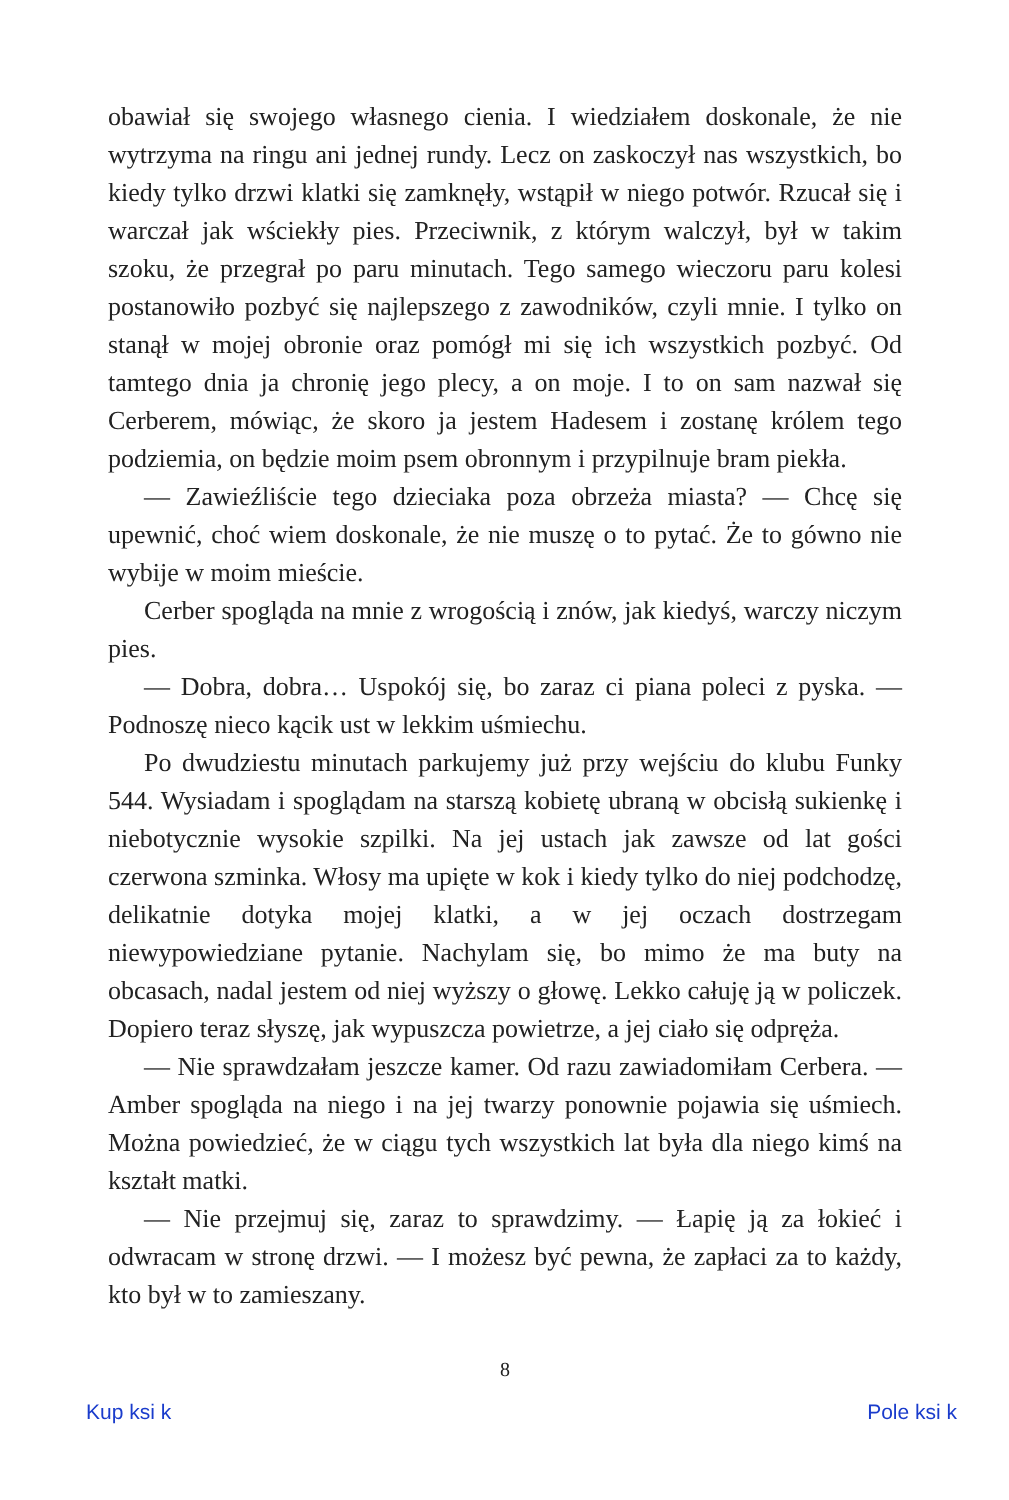obawiał się swojego własnego cienia. I wiedziałem doskonale, że nie wytrzyma na ringu ani jednej rundy. Lecz on zaskoczył nas wszystkich, bo kiedy tylko drzwi klatki się zamknęły, wstąpił w niego potwór. Rzucał się i warczał jak wściekły pies. Przeciwnik, z którym walczył, był w takim szoku, że przegrał po paru minutach. Tego samego wieczoru paru kolesi postanowiło pozbyć się najlepszego z zawodników, czyli mnie. I tylko on stanął w mojej obronie oraz pomógł mi się ich wszystkich pozbyć. Od tamtego dnia ja chronię jego plecy, a on moje. I to on sam nazwał się Cerberem, mówiąc, że skoro ja jestem Hadesem i zostanę królem tego podziemia, on będzie moim psem obronnym i przypilnuje bram piekła.
— Zawieźliście tego dzieciaka poza obrzeża miasta? — Chcę się upewnić, choć wiem doskonale, że nie muszę o to pytać. Że to gówno nie wybije w moim mieście.
Cerber spogląda na mnie z wrogością i znów, jak kiedyś, warczy niczym pies.
— Dobra, dobra… Uspokój się, bo zaraz ci piana poleci z pyska. — Podnoszę nieco kącik ust w lekkim uśmiechu.
Po dwudziestu minutach parkujemy już przy wejściu do klubu Funky 544. Wysiadam i spoglądam na starszą kobietę ubraną w obcisłą sukienkę i niebotycznie wysokie szpilki. Na jej ustach jak zawsze od lat gości czerwona szminka. Włosy ma upięte w kok i kiedy tylko do niej podchodzę, delikatnie dotyka mojej klatki, a w jej oczach dostrzegam niewypowiedziane pytanie. Nachylam się, bo mimo że ma buty na obcasach, nadal jestem od niej wyższy o głowę. Lekko całuję ją w policzek. Dopiero teraz słyszę, jak wypuszcza powietrze, a jej ciało się odpręża.
— Nie sprawdzałam jeszcze kamer. Od razu zawiadomiłam Cerbera. — Amber spogląda na niego i na jej twarzy ponownie pojawia się uśmiech. Można powiedzieć, że w ciągu tych wszystkich lat była dla niego kimś na kształt matki.
— Nie przejmuj się, zaraz to sprawdzimy. — Łapię ją za łokieć i odwracam w stronę drzwi. — I możesz być pewna, że zapłaci za to każdy, kto był w to zamieszany.
8
Kup ksi k Pole ksi k